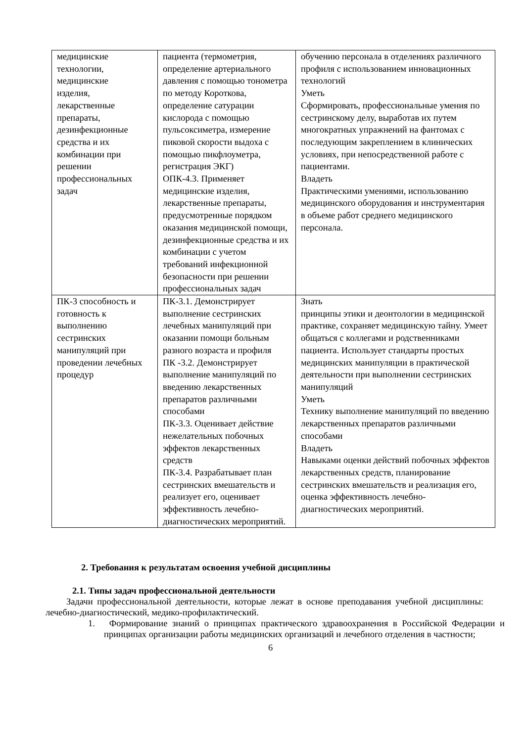| медицинские технологии, медицинские изделия, лекарственные препараты, дезинфекционные средства и их комбинации при решении профессиональных задач | пациента (термометрия, определение артериального давления с помощью тонометра по методу Короткова, определение сатурации кислорода с помощью пульсоксиметра, измерение пиковой скорости выдоха с помощью пикфлоуметра, регистрация ЭКГ) ОПК-4.3. Применяет медицинские изделия, лекарственные препараты, предусмотренные порядком оказания медицинской помощи, дезинфекционные средства и их комбинации с учетом требований инфекционной безопасности при решении профессиональных задач | обучению персонала в отделениях различного профиля с использованием инновационных технологий Уметь Сформировать, профессиональные умения по сестринскому делу, выработав их путем многократных упражнений на фантомах с последующим закреплением в клинических условиях, при непосредственной работе с пациентами. Владеть Практическими умениями, использованию медицинского оборудования и инструментария в объеме работ среднего медицинского персонала. |
| ПК-3 способность и готовность к выполнению сестринских манипуляций при проведении лечебных процедур | ПК-3.1. Демонстрирует выполнение сестринских лечебных манипуляций при оказании помощи больным разного возраста и профиля ПК -3.2. Демонстрирует выполнение манипуляций по введению лекарственных препаратов различными способами ПК-3.3. Оценивает действие нежелательных побочных эффектов лекарственных средств ПК-3.4. Разрабатывает план сестринских вмешательств и реализует его, оценивает эффективность лечебно-диагностических мероприятий. | Знать принципы этики и деонтологии в медицинской практике, сохраняет медицинскую тайну. Умеет общаться с коллегами и родственниками пациента. Использует стандарты простых медицинских манипуляции в практической деятельности при выполнении сестринских манипуляций Уметь Технику выполнение манипуляций по введению лекарственных препаратов различными способами Владеть Навыками оценки действий побочных эффектов лекарственных средств, планирование сестринских вмешательств и реализация его, оценка эффективность лечебно-диагностических мероприятий. |
2. Требования к результатам освоения учебной дисциплины
2.1. Типы задач профессиональной деятельности
Задачи профессиональной деятельности, которые лежат в основе преподавания учебной дисциплины: лечебно-диагностический, медико-профилактический.
1. Формирование знаний о принципах практического здравоохранения в Российской Федерации и принципах организации работы медицинских организаций и лечебного отделения в частности;
6